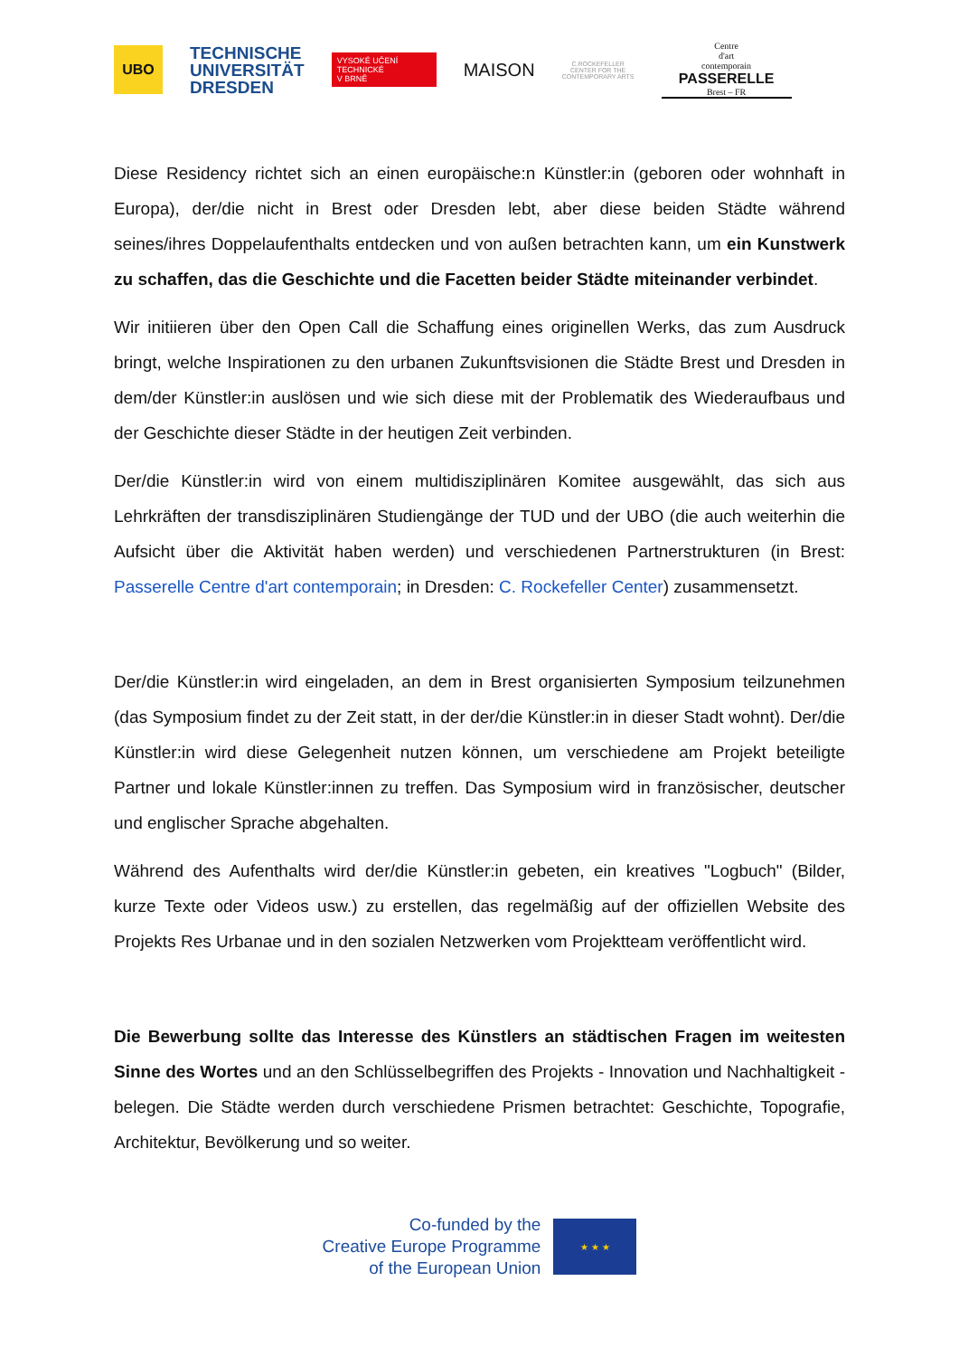UBO
TECHNISCHE
UNIVERSITÄT
DRESDEN
VYSOKÉ UČENÍ
TECHNICKÉ
V BRNĚ
MAISON
C.ROCKEFELLER
CENTER FOR THE
CONTEMPORARY ARTS
Centre
d'art
contemporain
PASSERELLE
Brest – FR
Diese Residency richtet sich an einen europäische:n Künstler:in (geboren oder wohnhaft in Europa), der/die nicht in Brest oder Dresden lebt, aber diese beiden Städte während seines/ihres Doppelaufenthalts entdecken und von außen betrachten kann, um ein Kunstwerk zu schaffen, das die Geschichte und die Facetten beider Städte miteinander verbindet.
Wir initiieren über den Open Call die Schaffung eines originellen Werks, das zum Ausdruck bringt, welche Inspirationen zu den urbanen Zukunftsvisionen die Städte Brest und Dresden in dem/der Künstler:in auslösen und wie sich diese mit der Problematik des Wiederaufbaus und der Geschichte dieser Städte in der heutigen Zeit verbinden.
Der/die Künstler:in wird von einem multidisziplinären Komitee ausgewählt, das sich aus Lehrkräften der transdisziplinären Studiengänge der TUD und der UBO (die auch weiterhin die Aufsicht über die Aktivität haben werden) und verschiedenen Partnerstrukturen (in Brest: Passerelle Centre d'art contemporain; in Dresden: C. Rockefeller Center) zusammensetzt.
Der/die Künstler:in wird eingeladen, an dem in Brest organisierten Symposium teilzunehmen (das Symposium findet zu der Zeit statt, in der der/die Künstler:in in dieser Stadt wohnt). Der/die Künstler:in wird diese Gelegenheit nutzen können, um verschiedene am Projekt beteiligte Partner und lokale Künstler:innen zu treffen. Das Symposium wird in französischer, deutscher und englischer Sprache abgehalten.
Während des Aufenthalts wird der/die Künstler:in gebeten, ein kreatives "Logbuch" (Bilder, kurze Texte oder Videos usw.) zu erstellen, das regelmäßig auf der offiziellen Website des Projekts Res Urbanae und in den sozialen Netzwerken vom Projektteam veröffentlicht wird.
Die Bewerbung sollte das Interesse des Künstlers an städtischen Fragen im weitesten Sinne des Wortes und an den Schlüsselbegriffen des Projekts - Innovation und Nachhaltigkeit - belegen. Die Städte werden durch verschiedene Prismen betrachtet: Geschichte, Topografie, Architektur, Bevölkerung und so weiter.
Co-funded by the
Creative Europe Programme
of the European Union
★ ★ ★